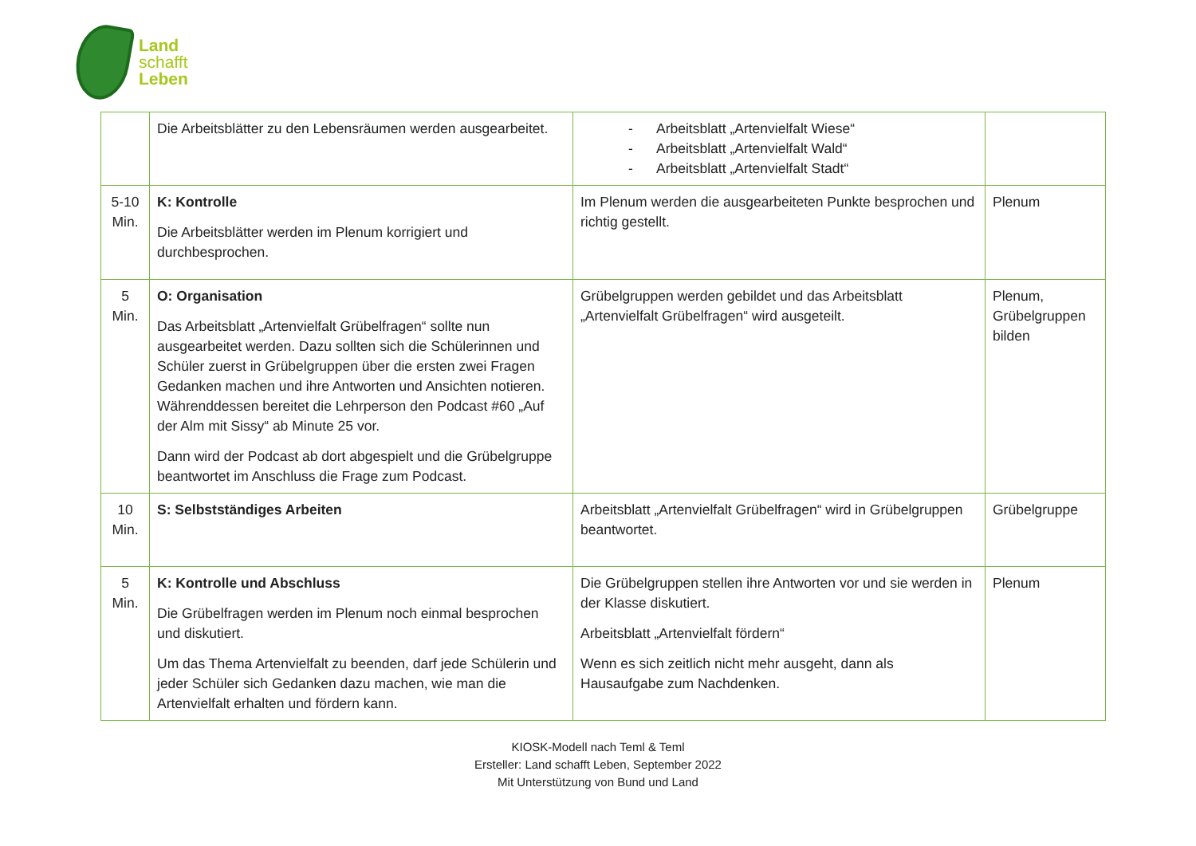Land
schafft
Leben
| | Die Arbeitsblätter zu den Lebensräumen werden ausgearbeitet. | - Arbeitsblatt „Artenvielfalt Wiese“ - Arbeitsblatt „Artenvielfalt Wald“ - Arbeitsblatt „Artenvielfalt Stadt“ | |
| 5-10 Min. | K: Kontrolle Die Arbeitsblätter werden im Plenum korrigiert und durchbesprochen. | Im Plenum werden die ausgearbeiteten Punkte besprochen und richtig gestellt. | Plenum |
| 5 Min. | O: Organisation Das Arbeitsblatt „Artenvielfalt Grübelfragen“ sollte nun ausgearbeitet werden. Dazu sollten sich die Schülerinnen und Schüler zuerst in Grübelgruppen über die ersten zwei Fragen Gedanken machen und ihre Antworten und Ansichten notieren. Währenddessen bereitet die Lehrperson den Podcast #60 „Auf der Alm mit Sissy“ ab Minute 25 vor. Dann wird der Podcast ab dort abgespielt und die Grübelgruppe beantwortet im Anschluss die Frage zum Podcast. | Grübelgruppen werden gebildet und das Arbeitsblatt „Artenvielfalt Grübelfragen“ wird ausgeteilt. | Plenum, Grübelgruppen bilden |
| 10 Min. | S: Selbstständiges Arbeiten | Arbeitsblatt „Artenvielfalt Grübelfragen“ wird in Grübelgruppen beantwortet. | Grübelgruppe |
| 5 Min. | K: Kontrolle und Abschluss Die Grübelfragen werden im Plenum noch einmal besprochen und diskutiert. Um das Thema Artenvielfalt zu beenden, darf jede Schülerin und jeder Schüler sich Gedanken dazu machen, wie man die Artenvielfalt erhalten und fördern kann. | Die Grübelgruppen stellen ihre Antworten vor und sie werden in der Klasse diskutiert. Arbeitsblatt „Artenvielfalt fördern“ Wenn es sich zeitlich nicht mehr ausgeht, dann als Hausaufgabe zum Nachdenken. | Plenum |
KIOSK-Modell nach Teml & Teml
Ersteller: Land schafft Leben, September 2022
Mit Unterstützung von Bund und Land